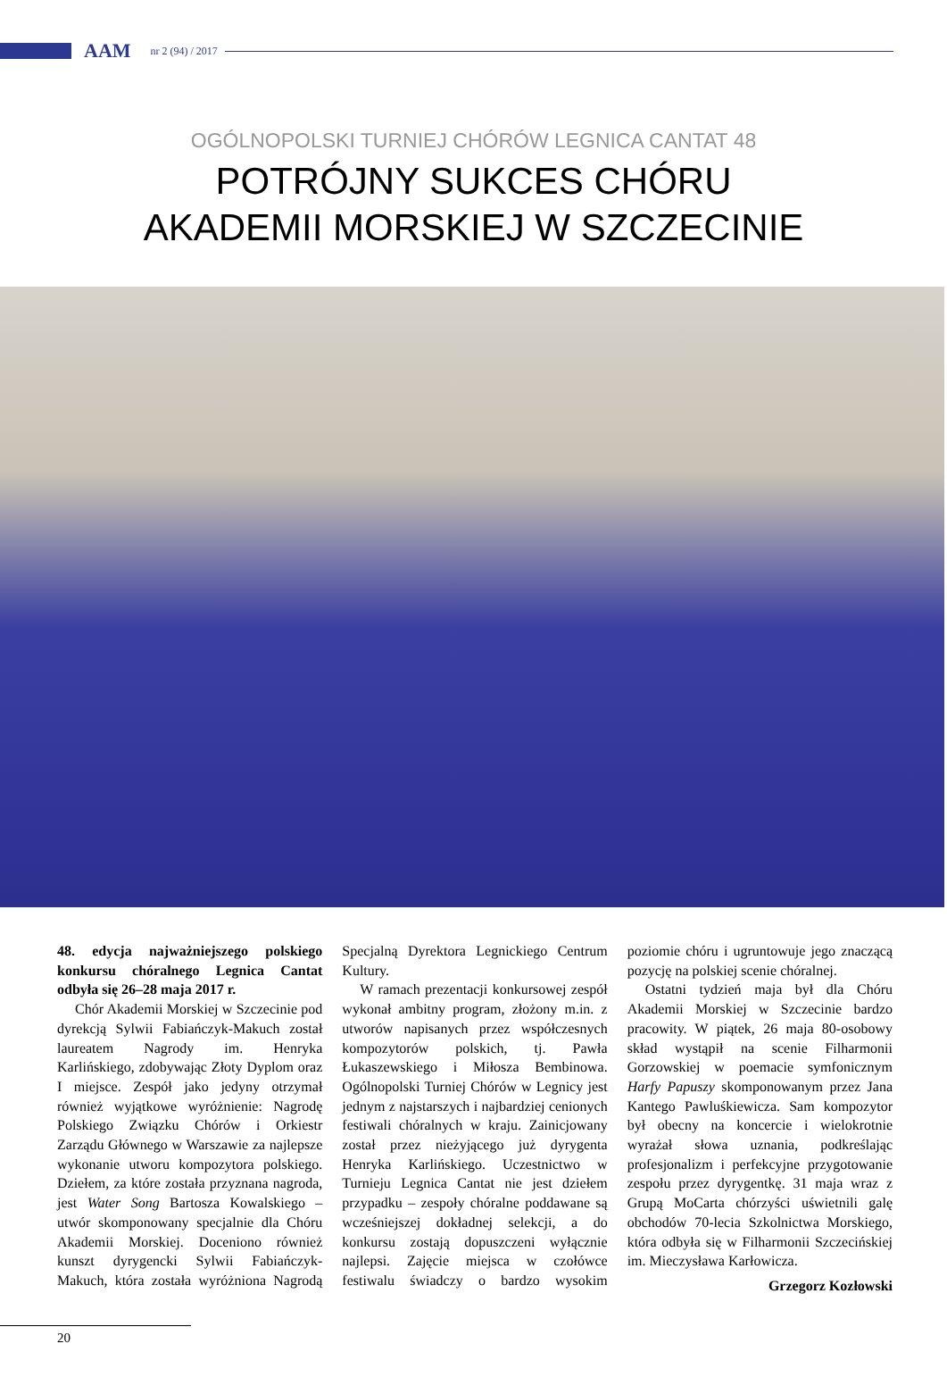AAM nr 2 (94) / 2017
OGÓLNOPOLSKI TURNIEJ CHÓRÓW LEGNICA CANTAT 48
POTRÓJNY SUKCES CHÓRU
AKADEMII MORSKIEJ W SZCZECINIE
48. edycja najważniejszego polskiego konkursu chóralnego Legnica Cantat odbyła się 26–28 maja 2017 r.
Chór Akademii Morskiej w Szczecinie pod dyrekcją Sylwii Fabiańczyk-Makuch został laureatem Nagrody im. Henryka Karlińskiego, zdobywając Złoty Dyplom oraz I miejsce. Zespół jako jedyny otrzymał również wyjątkowe wyróżnienie: Nagrodę Polskiego Związku Chórów i Orkiestr Zarządu Głównego w Warszawie za najlepsze wykonanie utworu kompozytora polskiego. Dziełem, za które została przyznana nagroda, jest Water Song Bartosza Kowalskiego – utwór skomponowany specjalnie dla Chóru Akademii Morskiej. Doceniono również kunszt dyrygencki Sylwii Fabiańczyk-Makuch, która została wyróżniona Nagrodą Specjalną Dyrektora Legnickiego Centrum Kultury.
W ramach prezentacji konkursowej zespół wykonał ambitny program, złożony m.in. z utworów napisanych przez współczesnych kompozytorów polskich, tj. Pawła Łukaszewskiego i Miłosza Bembinowa. Ogólnopolski Turniej Chórów w Legnicy jest jednym z najstarszych i najbardziej cenionych festiwali chóralnych w kraju. Zainicjowany został przez nieżyjącego już dyrygenta Henryka Karlińskiego. Uczestnictwo w Turnieju Legnica Cantat nie jest dziełem przypadku – zespoły chóralne poddawane są wcześniejszej dokładnej selekcji, a do konkursu zostają dopuszczeni wyłącznie najlepsi. Zajęcie miejsca w czołówce festiwalu świadczy o bardzo wysokim poziomie chóru i ugruntowuje jego znaczącą pozycję na polskiej scenie chóralnej.
Ostatni tydzień maja był dla Chóru Akademii Morskiej w Szczecinie bardzo pracowity. W piątek, 26 maja 80-osobowy skład wystąpił na scenie Filharmonii Gorzowskiej w poemacie symfonicznym Harfy Papuszy skomponowanym przez Jana Kantego Pawluśkiewicza. Sam kompozytor był obecny na koncercie i wielokrotnie wyrażał słowa uznania, podkreślając profesjonalizm i perfekcyjne przygotowanie zespołu przez dyrygentkę. 31 maja wraz z Grupą MoCarta chórzyści uświetnili galę obchodów 70-lecia Szkolnictwa Morskiego, która odbyła się w Filharmonii Szczecińskiej im. Mieczysława Karłowicza.
Grzegorz Kozłowski
20